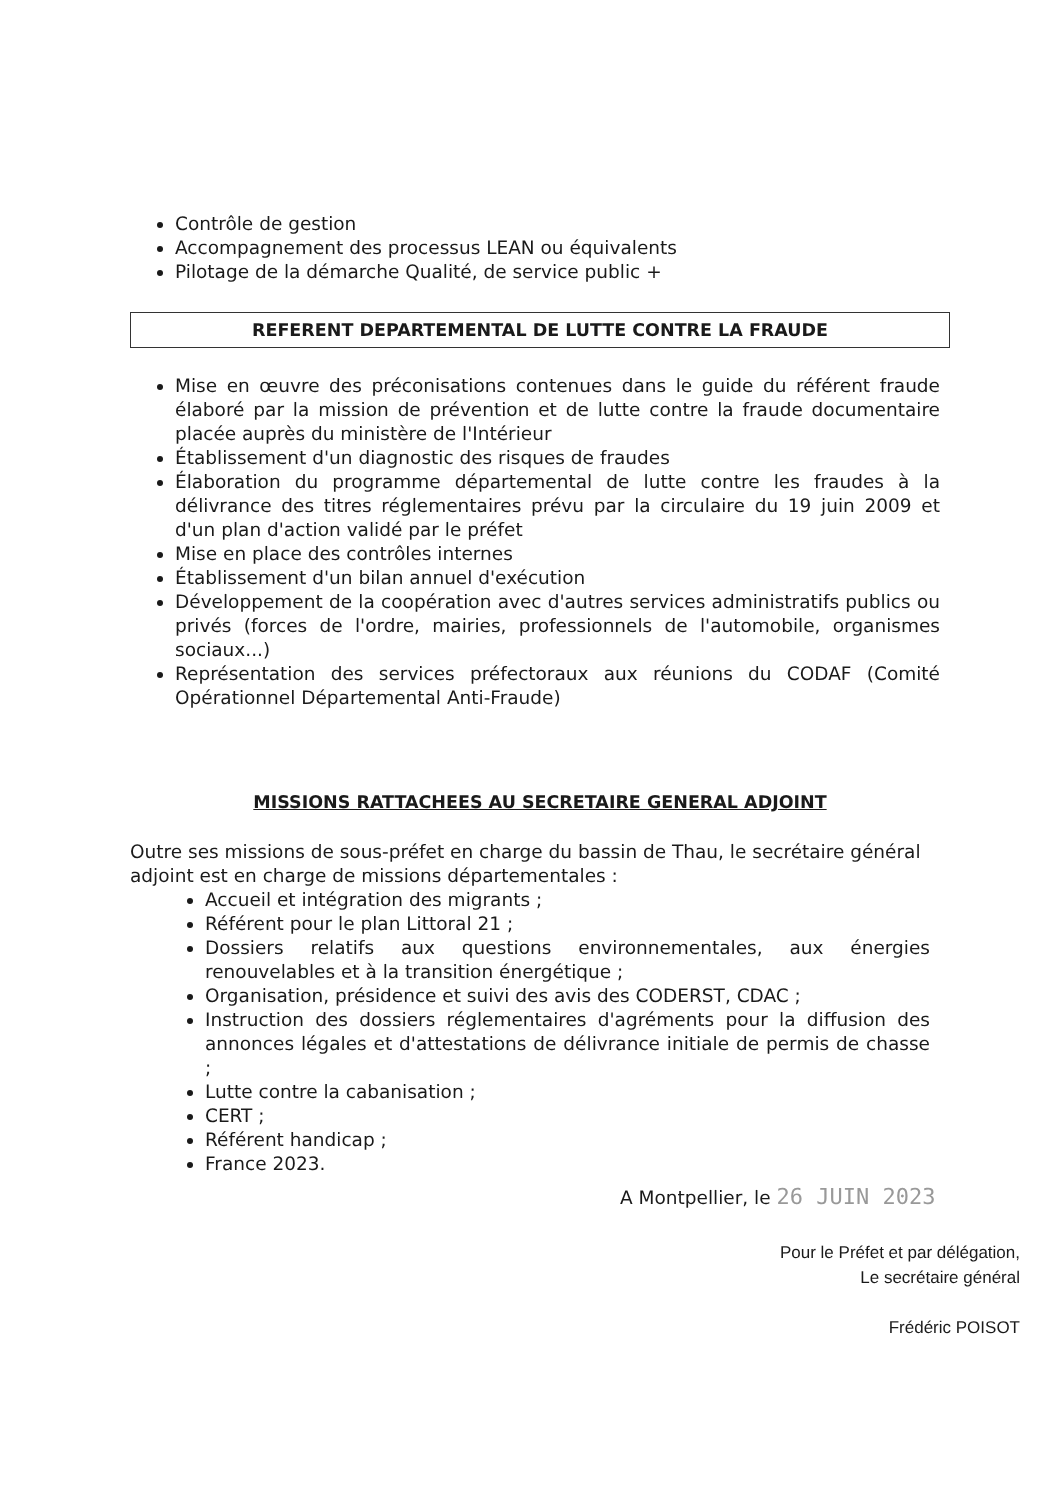Contrôle de gestion
Accompagnement des processus LEAN ou équivalents
Pilotage de la démarche Qualité, de service public +
REFERENT DEPARTEMENTAL DE LUTTE CONTRE LA FRAUDE
Mise en œuvre des préconisations contenues dans le guide du référent fraude élaboré par la mission de prévention et de lutte contre la fraude documentaire placée auprès du ministère de l'Intérieur
Établissement d'un diagnostic des risques de fraudes
Élaboration du programme départemental de lutte contre les fraudes à la délivrance des titres réglementaires prévu par la circulaire du 19 juin 2009 et d'un plan d'action validé par le préfet
Mise en place des contrôles internes
Établissement d'un bilan annuel d'exécution
Développement de la coopération avec d'autres services administratifs publics ou privés (forces de l'ordre, mairies, professionnels de l'automobile, organismes sociaux...)
Représentation des services préfectoraux aux réunions du CODAF (Comité Opérationnel Départemental Anti-Fraude)
MISSIONS RATTACHEES AU SECRETAIRE GENERAL ADJOINT
Outre ses missions de sous-préfet en charge du bassin de Thau, le secrétaire général adjoint est en charge de missions départementales :
Accueil et intégration des migrants ;
Référent pour le plan Littoral 21 ;
Dossiers relatifs aux questions environnementales, aux énergies renouvelables et à la transition énergétique ;
Organisation, présidence et suivi des avis des CODERST, CDAC ;
Instruction des dossiers réglementaires d'agréments pour la diffusion des annonces légales et d'attestations de délivrance initiale de permis de chasse ;
Lutte contre la cabanisation ;
CERT ;
Référent handicap ;
France 2023.
A Montpellier, le 26 JUIN 2023
Pour le Préfet et par délégation,
Le secrétaire général
Frédéric POISOT